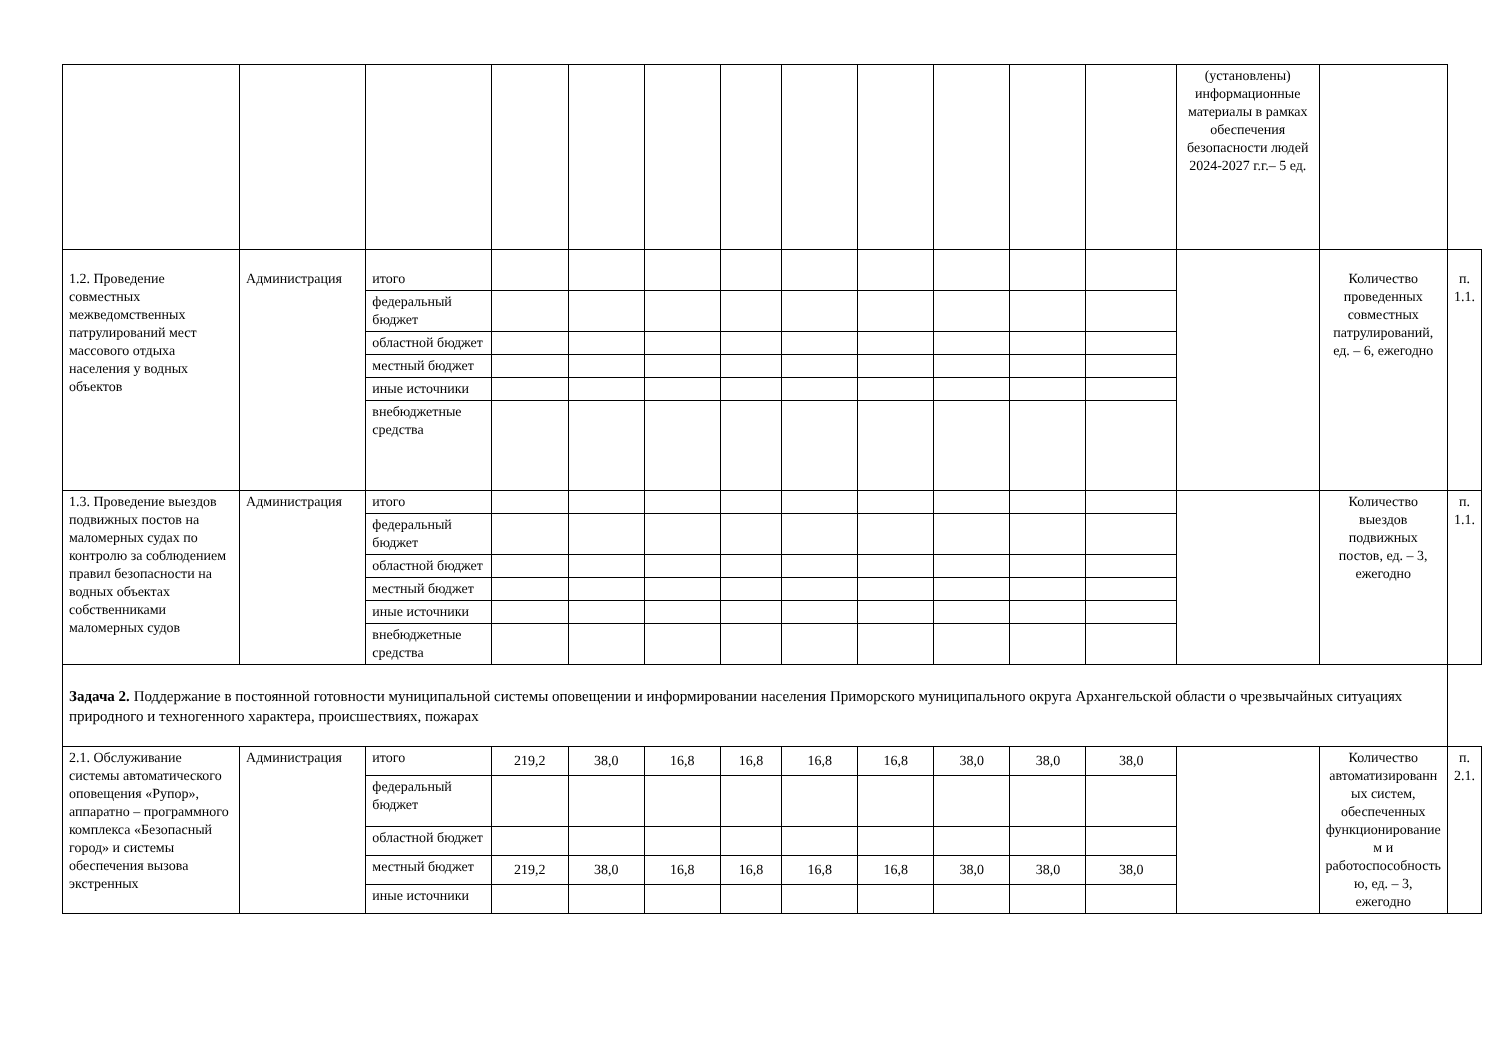| | | | | | | | | | | | | (установлены) информационные материалы в рамках обеспечения безопасности людей 2024-2027 г.г.– 5 ед. | | |
| 1.2. Проведение совместных межведомственных патрулирований мест массового отдыха населения у водных объектов | Администрация | итого | | | | | | | | | | | Количество проведенных совместных патрулирований, ед. – 6, ежегодно | п. 1.1. |
| | | федеральный бюджет | | | | | | | | | | | | |
| | | областной бюджет | | | | | | | | | | | | |
| | | местный бюджет | | | | | | | | | | | | |
| | | иные источники | | | | | | | | | | | | |
| | | внебюджетные средства | | | | | | | | | | | | |
| 1.3. Проведение выездов подвижных постов на маломерных судах по контролю за соблюдением правил безопасности на водных объектах собственниками маломерных судов | Администрация | итого | | | | | | | | | | | Количество выездов подвижных постов, ед. – 3, ежегодно | п. 1.1. |
| | | федеральный бюджет | | | | | | | | | | | | |
| | | областной бюджет | | | | | | | | | | | | |
| | | местный бюджет | | | | | | | | | | | | |
| | | иные источники | | | | | | | | | | | | |
| | | внебюджетные средства | | | | | | | | | | | | |
| Задача 2. Поддержание в постоянной готовности муниципальной системы оповещении и информировании населения Приморского муниципального округа Архангельской области о чрезвычайных ситуациях природного и техногенного характера, происшествиях, пожарах | | | | | | | | | | | | | | |
| 2.1. Обслуживание системы автоматического оповещения «Рупор», аппаратно – программного комплекса «Безопасный город» и системы обеспечения вызова экстренных | Администрация | итого | 219,2 | 38,0 | 16,8 | 16,8 | 16,8 | 16,8 | 38,0 | 38,0 | 38,0 | | Количество автоматизированн ых систем, обеспеченных функционирование м и работоспособность ю, ед. – 3, ежегодно | п. 2.1. |
| | | федеральный бюджет | | | | | | | | | | | | |
| | | областной бюджет | | | | | | | | | | | | |
| | | местный бюджет | 219,2 | 38,0 | 16,8 | 16,8 | 16,8 | 16,8 | 38,0 | 38,0 | 38,0 | | | |
| | | иные источники | | | | | | | | | | | | |